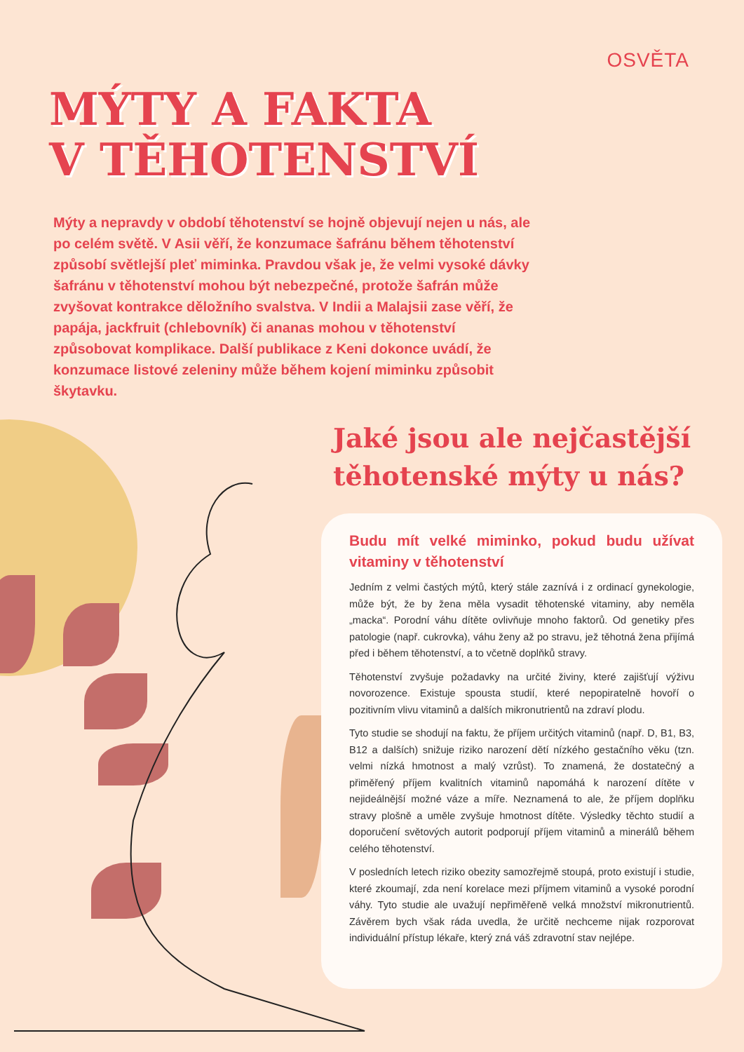OSVĚTA
MÝTY A FAKTA
V TĚHOTENSTVÍ
Mýty a nepravdy v období těhotenství se hojně objevují nejen u nás, ale po celém světě. V Asii věří, že konzumace šafránu během těhotenství způsobí světlejší pleť miminka. Pravdou však je, že velmi vysoké dávky šafránu v těhotenství mohou být nebezpečné, protože šafrán může zvyšovat kontrakce děložního svalstva. V Indii a Malajsii zase věří, že papája, jackfruit (chlebovník) či ananas mohou v těhotenství způsobovat komplikace. Další publikace z Keni dokonce uvádí, že konzumace listové zeleniny může během kojení miminku způsobit škytavku.
Jaké jsou ale nejčastější
těhotenské mýty u nás?
Budu mít velké miminko, pokud budu užívat vitaminy v těhotenství
Jedním z velmi častých mýtů, který stále zaznívá i z ordinací gynekologie, může být, že by žena měla vysadit těhotenské vitaminy, aby neměla „macka“. Porodní váhu dítěte ovlivňuje mnoho faktorů. Od genetiky přes patologie (např. cukrovka), váhu ženy až po stravu, jež těhotná žena přijímá před i během těhotenství, a to včetně doplňků stravy.
Těhotenství zvyšuje požadavky na určité živiny, které zajišťují výživu novorozence. Existuje spousta studií, které nepopiratelně hovoří o pozitivním vlivu vitaminů a dalších mikronutrientů na zdraví plodu.
Tyto studie se shodují na faktu, že příjem určitých vitaminů (např. D, B1, B3, B12 a dalších) snižuje riziko narození dětí nízkého gestačního věku (tzn. velmi nízká hmotnost a malý vzrůst). To znamená, že dostatečný a přiměřený příjem kvalitních vitaminů napomáhá k narození dítěte v nejideálnější možné váze a míře. Neznamená to ale, že příjem doplňku stravy plošně a uměle zvyšuje hmotnost dítěte. Výsledky těchto studií a doporučení světových autorit podporují příjem vitaminů a minerálů během celého těhotenství.
V posledních letech riziko obezity samozřejmě stoupá, proto existují i studie, které zkoumají, zda není korelace mezi příjmem vitaminů a vysoké porodní váhy. Tyto studie ale uvažují nepřiměřeně velká množství mikronutrientů. Závěrem bych však ráda uvedla, že určitě nechceme nijak rozporovat individuální přístup lékaře, který zná váš zdravotní stav nejlépe.